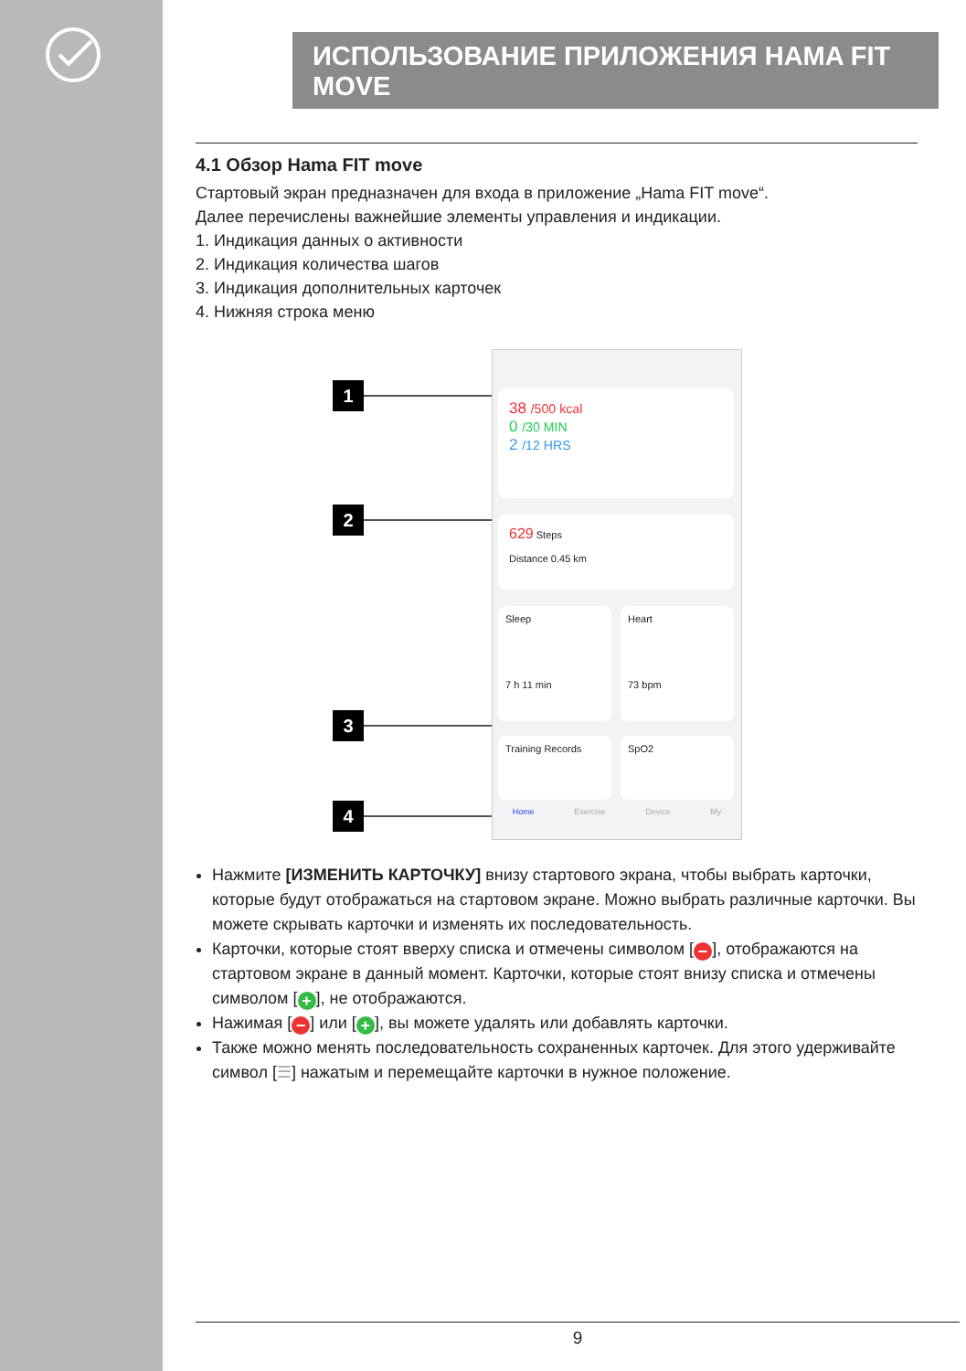ИСПОЛЬЗОВАНИЕ ПРИЛОЖЕНИЯ HAMA FIT MOVE
4.1 Обзор Hama FIT move
Стартовый экран предназначен для входа в приложение „Hama FIT move“.
Далее перечислены важнейшие элементы управления и индикации.
1. Индикация данных о активности
2. Индикация количества шагов
3. Индикация дополнительных карточек
4. Нижняя строка меню
1
2
3
4
38 /500 kcal
0 /30 MIN
2 /12 HRS
629 Steps
Distance 0.45 km
Sleep
7 h 11 min
Heart
73 bpm
Training Records SpO2
Home Exercise Device My
Нажмите [ИЗМЕНИТЬ КАРТОЧКУ] внизу стартового экрана, чтобы выбрать карточки, которые будут отображаться на стартовом экране. Можно выбрать различные карточки. Вы можете скрывать карточки и изменять их последовательность.
Карточки, которые стоят вверху списка и отмечены символом [−], отображаются на стартовом экране в данный момент. Карточки, которые стоят внизу списка и отмечены символом [+], не отображаются.
Нажимая [−] или [+], вы можете удалять или добавлять карточки.
Также можно менять последовательность сохраненных карточек. Для этого удерживайте символ [☰] нажатым и перемещайте карточки в нужное положение.
9